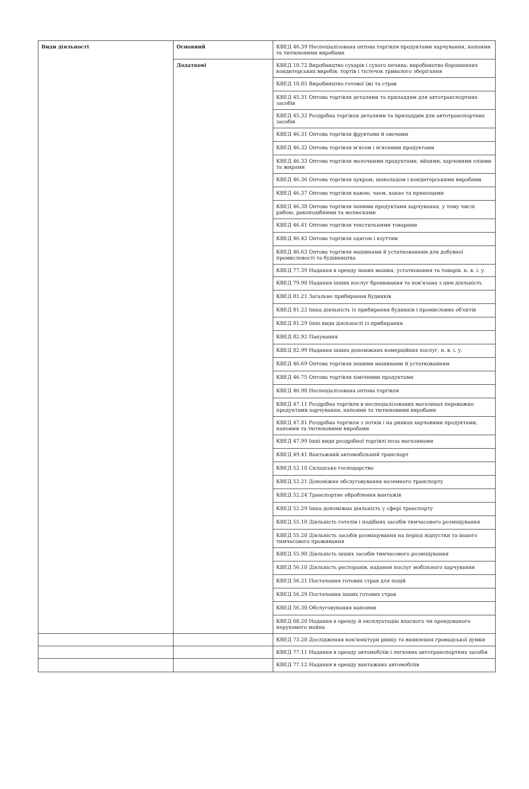| Види діяльності | Основний | КВЕД 46.39 Неспеціалізована оптова торгівля продуктами харчування, напоями та тютюновими виробами |
| | Додаткові | КВЕД 10.72 Виробництво сухарів і сухого печива; виробництво борошняних кондитерських виробів, тортів і тістечок тривалого зберігання |
| | | КВЕД 10.85 Виробництво готової їжі та страв |
| | | КВЕД 45.31 Оптова торгівля деталями та приладдям для автотранспортних засобів |
| | | КВЕД 45.32 Роздрібна торгівля деталями та приладдям для автотранспортних засобів |
| | | КВЕД 46.31 Оптова торгівля фруктами й овочами |
| | | КВЕД 46.32 Оптова торгівля м'ясом і м'ясними продуктами |
| | | КВЕД 46.33 Оптова торгівля молочними продуктами, яйцями, харчовими оліями та жирами |
| | | КВЕД 46.36 Оптова торгівля цукром, шоколадом і кондитерськими виробами |
| | | КВЕД 46.37 Оптова торгівля кавою, чаєм, какао та прянощами |
| | | КВЕД 46.38 Оптова торгівля іншими продуктами харчування, у тому числі рибою, ракоподібними та молюсками |
| | | КВЕД 46.41 Оптова торгівля текстильними товарами |
| | | КВЕД 46.42 Оптова торгівля одягом і взуттям |
| | | КВЕД 46.63 Оптова торгівля машинами й устаткованням для добувної промисловості та будівництва |
| | | КВЕД 77.39 Надання в оренду інших машин, устатковання та товарів. н. в. і. у. |
| | | КВЕД 79.90 Надання інших послуг бронювання та пов'язана з цим діяльність |
| | | КВЕД 81.21 Загальне прибирання будинків |
| | | КВЕД 81.22 Інша діяльність із прибирання будинків і промислових об'єктів |
| | | КВЕД 81.29 Інші види діяльності із прибирання |
| | | КВЕД 82.92 Пакування |
| | | КВЕД 82.99 Надання інших допоміжних комерційних послуг, н. в. і. у. |
| | | КВЕД 46.69 Оптова торгівля іншими машинами й устаткованням |
| | | КВЕД 46.75 Оптова торгівля хімічними продуктами |
| | | КВЕД 46.90 Неспеціалізована оптова торгівля |
| | | КВЕД 47.11 Роздрібна торгівля в неспеціалізованих магазинах переважно продуктами харчування, напоями та тютюновими виробами |
| | | КВЕД 47.81 Роздрібна торгівля з лотків і на ринках харчовими продуктами, напоями та тютюновими виробами |
| | | КВЕД 47.99 Інші види роздрібної торгівлі поза магазинами |
| | | КВЕД 49.41 Вантажний автомобільний транспорт |
| | | КВЕД 52.10 Складське господарство |
| | | КВЕД 52.21 Допоміжне обслуговування наземного транспорту |
| | | КВЕД 52.24 Транспортне оброблення вантажів |
| | | КВЕД 52.29 Інша допоміжна діяльність у сфері транспорту |
| | | КВЕД 55.10 Діяльність готелів і подібних засобів тимчасового розміщування |
| | | КВЕД 55.20 Діяльність засобів розміщування на період відпустки та іншого тимчасового проживання |
| | | КВЕД 55.90 Діяльність інших засобів тимчасового розміщування |
| | | КВЕД 56.10 Діяльність ресторанів, надання послуг мобільного харчування |
| | | КВЕД 56.21 Постачання готових страв для подій |
| | | КВЕД 56.29 Постачання інших готових страв |
| | | КВЕД 56.30 Обслуговування напоями |
| | | КВЕД 68.20 Надання в оренду й експлуатацію власного чи орендованого нерухомого майна |
| | | КВЕД 73.20 Дослідження кон'юнктури ринку та виявлення громадської думки |
| | | КВЕД 77.11 Надання в оренду автомобілів і легкових автотранспортних засобів |
| | | КВЕД 77.12 Надання в оренду вантажних автомобілів |